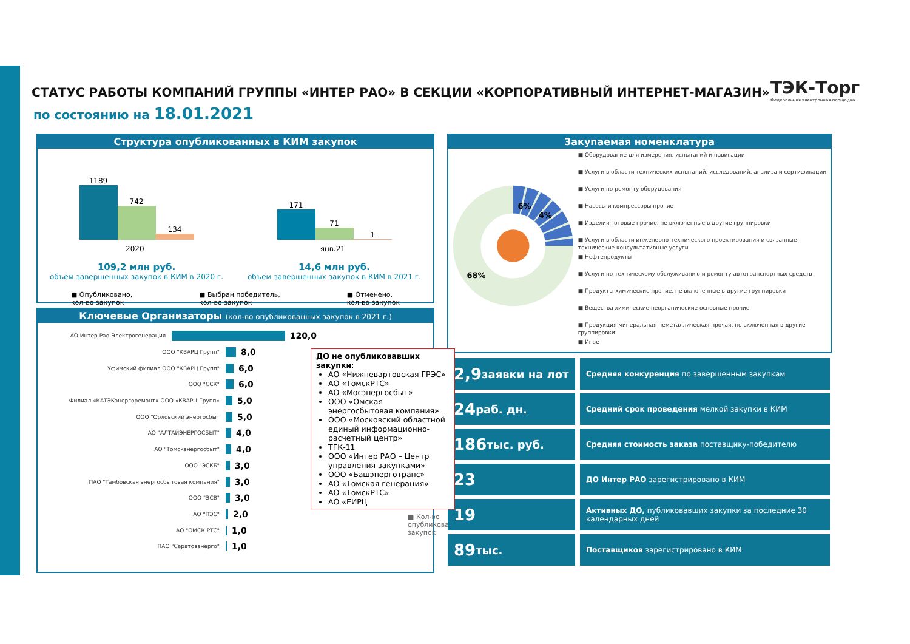СТАТУС РАБОТЫ КОМПАНИЙ ГРУППЫ «ИНТЕР РАО» В СЕКЦИИ «КОРПОРАТИВНЫЙ ИНТЕРНЕТ-МАГАЗИН»
по состоянию на 18.01.2021
ТЭК-Торг
Федеральная электронная площадка
Структура опубликованных в КИМ закупок
1189
742
134
171
71
1
2020 янв.21
109,2 млн руб.
объем завершенных закупок в КИМ в 2020 г.
14,6 млн руб.
объем завершенных закупок в КИМ в 2021 г.
■ Опубликовано,
кол-во закупок ■ Выбран победитель,
кол-во закупок ■ Отменено,
кол-во закупок
Ключевые Организаторы (кол-во опубликованных закупок в 2021 г.)
АО Интер Рао-Электрогенерация 120,0
ООО "КВАРЦ Групп" 8,0
Уфимский филиал ООО "КВАРЦ Групп" 6,0
ООО "ССК" 6,0
Филиал «КАТЭКэнергоремонт» ООО «КВАРЦ Групп» 5,0
ООО "Орловский энергосбыт 5,0
АО "АЛТАЙЭНЕРГОСБЫТ" 4,0
АО "Томскэнергосбыт" 4,0
ООО "ЭСКБ" 3,0
ПАО "Тамбовская энергосбытовая компания" 3,0
ООО "ЭСВ" 3,0
АО "ПЭС" 2,0
АО "ОМСК РТС" 1,0
ПАО "Саратовэнерго" 1,0
ДО не опубликовавших закупки:
АО «Нижневартовская ГРЭС»
АО «ТомскРТС»
АО «Мосэнергосбыт»
ООО «Омская энергосбытовая компания»
ООО «Московский областной единый информационно-расчетный центр»
ТГК-11
ООО «Интер РАО – Центр управления закупками»
ООО «Башэнерготранс»
АО «Томская генерация»
АО «ТомскРТС»
АО «ЕИРЦ
■ Кол-во опубликованных закупок
Закупаемая номенклатура
6%
4%
68%
■ Оборудование для измерения, испытаний и навигации
■ Услуги в области технических испытаний, исследований, анализа и сертификации
■ Услуги по ремонту оборудования
■ Насосы и компрессоры прочие
■ Изделия готовые прочие, не включенные в другие группировки
■ Услуги в области инженерно-технического проектирования и связанные технические консультативные услуги
■ Нефтепродукты
■ Услуги по техническому обслуживанию и ремонту автотранспортных средств
■ Продукты химические прочие, не включенные в другие группировки
■ Вещества химические неорганические основные прочие
■ Продукция минеральная неметаллическая прочая, не включенная в другие группировки
■ Иное
2,9 заявки на лот
Средняя конкуренция по завершенным закупкам
24 раб. дн.
Средний срок проведения мелкой закупки в КИМ
186 тыс. руб.
Средняя стоимость заказа поставщику-победителю
23
ДО Интер РАО зарегистрировано в КИМ
19
Активных ДО, публиковавших закупки за последние 30 календарных дней
89 тыс.
Поставщиков зарегистрировано в КИМ